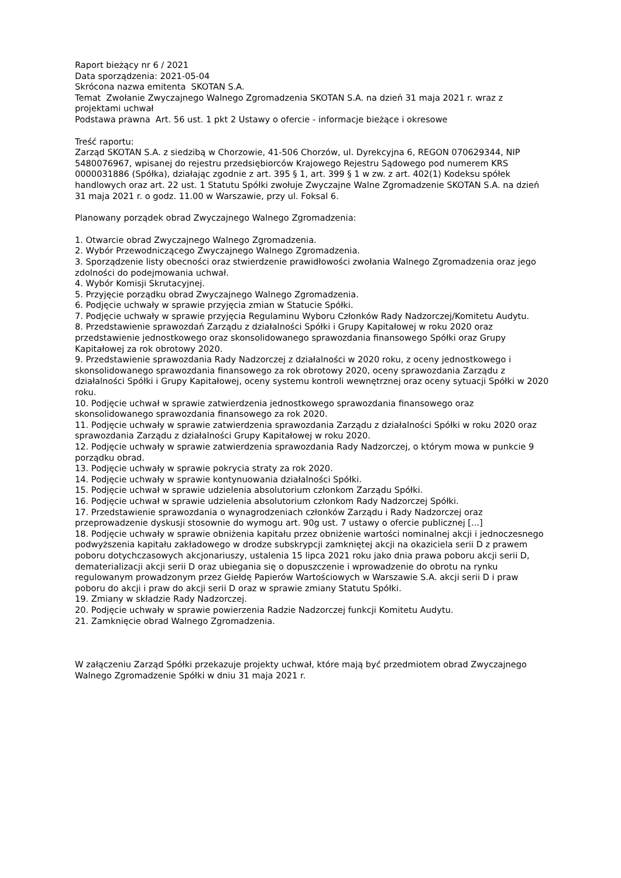Raport bieżący nr 6 / 2021
Data sporządzenia: 2021-05-04
Skrócona nazwa emitenta SKOTAN S.A.
Temat Zwołanie Zwyczajnego Walnego Zgromadzenia SKOTAN S.A. na dzień 31 maja 2021 r. wraz z projektami uchwał
Podstawa prawna Art. 56 ust. 1 pkt 2 Ustawy o ofercie - informacje bieżące i okresowe
Treść raportu:
Zarząd SKOTAN S.A. z siedzibą w Chorzowie, 41-506 Chorzów, ul. Dyrekcyjna 6, REGON 070629344, NIP 5480076967, wpisanej do rejestru przedsiębiorców Krajowego Rejestru Sądowego pod numerem KRS 0000031886 (Spółka), działając zgodnie z art. 395 § 1, art. 399 § 1 w zw. z art. 402(1) Kodeksu spółek handlowych oraz art. 22 ust. 1 Statutu Spółki zwołuje Zwyczajne Walne Zgromadzenie SKOTAN S.A. na dzień 31 maja 2021 r. o godz. 11.00 w Warszawie, przy ul. Foksal 6.
Planowany porządek obrad Zwyczajnego Walnego Zgromadzenia:
1. Otwarcie obrad Zwyczajnego Walnego Zgromadzenia.
2. Wybór Przewodniczącego Zwyczajnego Walnego Zgromadzenia.
3. Sporządzenie listy obecności oraz stwierdzenie prawidłowości zwołania Walnego Zgromadzenia oraz jego zdolności do podejmowania uchwał.
4. Wybór Komisji Skrutacyjnej.
5. Przyjęcie porządku obrad Zwyczajnego Walnego Zgromadzenia.
6. Podjęcie uchwały w sprawie przyjęcia zmian w Statucie Spółki.
7. Podjęcie uchwały w sprawie przyjęcia Regulaminu Wyboru Członków Rady Nadzorczej/Komitetu Audytu.
8. Przedstawienie sprawozdań Zarządu z działalności Spółki i Grupy Kapitałowej w roku 2020 oraz przedstawienie jednostkowego oraz skonsolidowanego sprawozdania finansowego Spółki oraz Grupy Kapitałowej za rok obrotowy 2020.
9. Przedstawienie sprawozdania Rady Nadzorczej z działalności w 2020 roku, z oceny jednostkowego i skonsolidowanego sprawozdania finansowego za rok obrotowy 2020, oceny sprawozdania Zarządu z działalności Spółki i Grupy Kapitałowej, oceny systemu kontroli wewnętrznej oraz oceny sytuacji Spółki w 2020 roku.
10. Podjęcie uchwał w sprawie zatwierdzenia jednostkowego sprawozdania finansowego oraz skonsolidowanego sprawozdania finansowego za rok 2020.
11. Podjęcie uchwały w sprawie zatwierdzenia sprawozdania Zarządu z działalności Spółki w roku 2020 oraz sprawozdania Zarządu z działalności Grupy Kapitałowej w roku 2020.
12. Podjęcie uchwały w sprawie zatwierdzenia sprawozdania Rady Nadzorczej, o którym mowa w punkcie 9 porządku obrad.
13. Podjęcie uchwały w sprawie pokrycia straty za rok 2020.
14. Podjęcie uchwały w sprawie kontynuowania działalności Spółki.
15. Podjęcie uchwał w sprawie udzielenia absolutorium członkom Zarządu Spółki.
16. Podjęcie uchwał w sprawie udzielenia absolutorium członkom Rady Nadzorczej Spółki.
17. Przedstawienie sprawozdania o wynagrodzeniach członków Zarządu i Rady Nadzorczej oraz przeprowadzenie dyskusji stosownie do wymogu art. 90g ust. 7 ustawy o ofercie publicznej [...]
18. Podjęcie uchwały w sprawie obniżenia kapitału przez obniżenie wartości nominalnej akcji i jednoczesnego podwyższenia kapitału zakładowego w drodze subskrypcji zamkniętej akcji na okaziciela serii D z prawem poboru dotychczasowych akcjonariuszy, ustalenia 15 lipca 2021 roku jako dnia prawa poboru akcji serii D, dematerializacji akcji serii D oraz ubiegania się o dopuszczenie i wprowadzenie do obrotu na rynku regulowanym prowadzonym przez Giełdę Papierów Wartościowych w Warszawie S.A. akcji serii D i praw poboru do akcji i praw do akcji serii D oraz w sprawie zmiany Statutu Spółki.
19. Zmiany w składzie Rady Nadzorczej.
20. Podjęcie uchwały w sprawie powierzenia Radzie Nadzorczej funkcji Komitetu Audytu.
21. Zamknięcie obrad Walnego Zgromadzenia.
W załączeniu Zarząd Spółki przekazuje projekty uchwał, które mają być przedmiotem obrad Zwyczajnego Walnego Zgromadzenie Spółki w dniu 31 maja 2021 r.